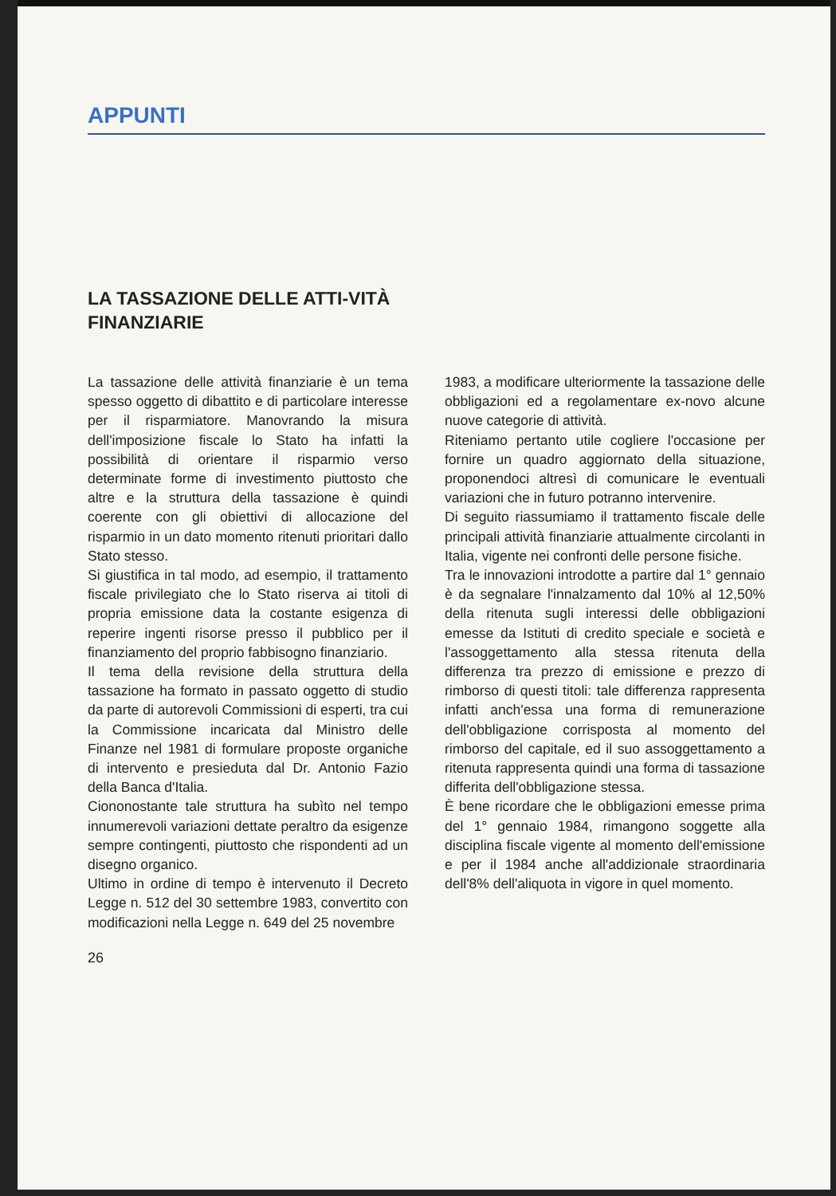APPUNTI
LA TASSAZIONE DELLE ATTI-VITÀ FINANZIARIE
La tassazione delle attività finanziarie è un tema spesso oggetto di dibattito e di particolare interesse per il risparmiatore. Manovrando la misura dell'imposizione fiscale lo Stato ha infatti la possibilità di orientare il risparmio verso determinate forme di investimento piuttosto che altre e la struttura della tassazione è quindi coerente con gli obiettivi di allocazione del risparmio in un dato momento ritenuti prioritari dallo Stato stesso.
Si giustifica in tal modo, ad esempio, il trattamento fiscale privilegiato che lo Stato riserva ai titoli di propria emissione data la costante esigenza di reperire ingenti risorse presso il pubblico per il finanziamento del proprio fabbisogno finanziario.
Il tema della revisione della struttura della tassazione ha formato in passato oggetto di studio da parte di autorevoli Commissioni di esperti, tra cui la Commissione incaricata dal Ministro delle Finanze nel 1981 di formulare proposte organiche di intervento e presieduta dal Dr. Antonio Fazio della Banca d'Italia.
Ciononostante tale struttura ha subìto nel tempo innumerevoli variazioni dettate peraltro da esigenze sempre contingenti, piuttosto che rispondenti ad un disegno organico.
Ultimo in ordine di tempo è intervenuto il Decreto Legge n. 512 del 30 settembre 1983, convertito con modificazioni nella Legge n. 649 del 25 novembre
1983, a modificare ulteriormente la tassazione delle obbligazioni ed a regolamentare ex-novo alcune nuove categorie di attività.
Riteniamo pertanto utile cogliere l'occasione per fornire un quadro aggiornato della situazione, proponendoci altresì di comunicare le eventuali variazioni che in futuro potranno intervenire.
Di seguito riassumiamo il trattamento fiscale delle principali attività finanziarie attualmente circolanti in Italia, vigente nei confronti delle persone fisiche.
Tra le innovazioni introdotte a partire dal 1° gennaio è da segnalare l'innalzamento dal 10% al 12,50% della ritenuta sugli interessi delle obbligazioni emesse da Istituti di credito speciale e società e l'assoggettamento alla stessa ritenuta della differenza tra prezzo di emissione e prezzo di rimborso di questi titoli: tale differenza rappresenta infatti anch'essa una forma di remunerazione dell'obbligazione corrisposta al momento del rimborso del capitale, ed il suo assoggettamento a ritenuta rappresenta quindi una forma di tassazione differita dell'obbligazione stessa.
È bene ricordare che le obbligazioni emesse prima del 1° gennaio 1984, rimangono soggette alla disciplina fiscale vigente al momento dell'emissione e per il 1984 anche all'addizionale straordinaria dell'8% dell'aliquota in vigore in quel momento.
26